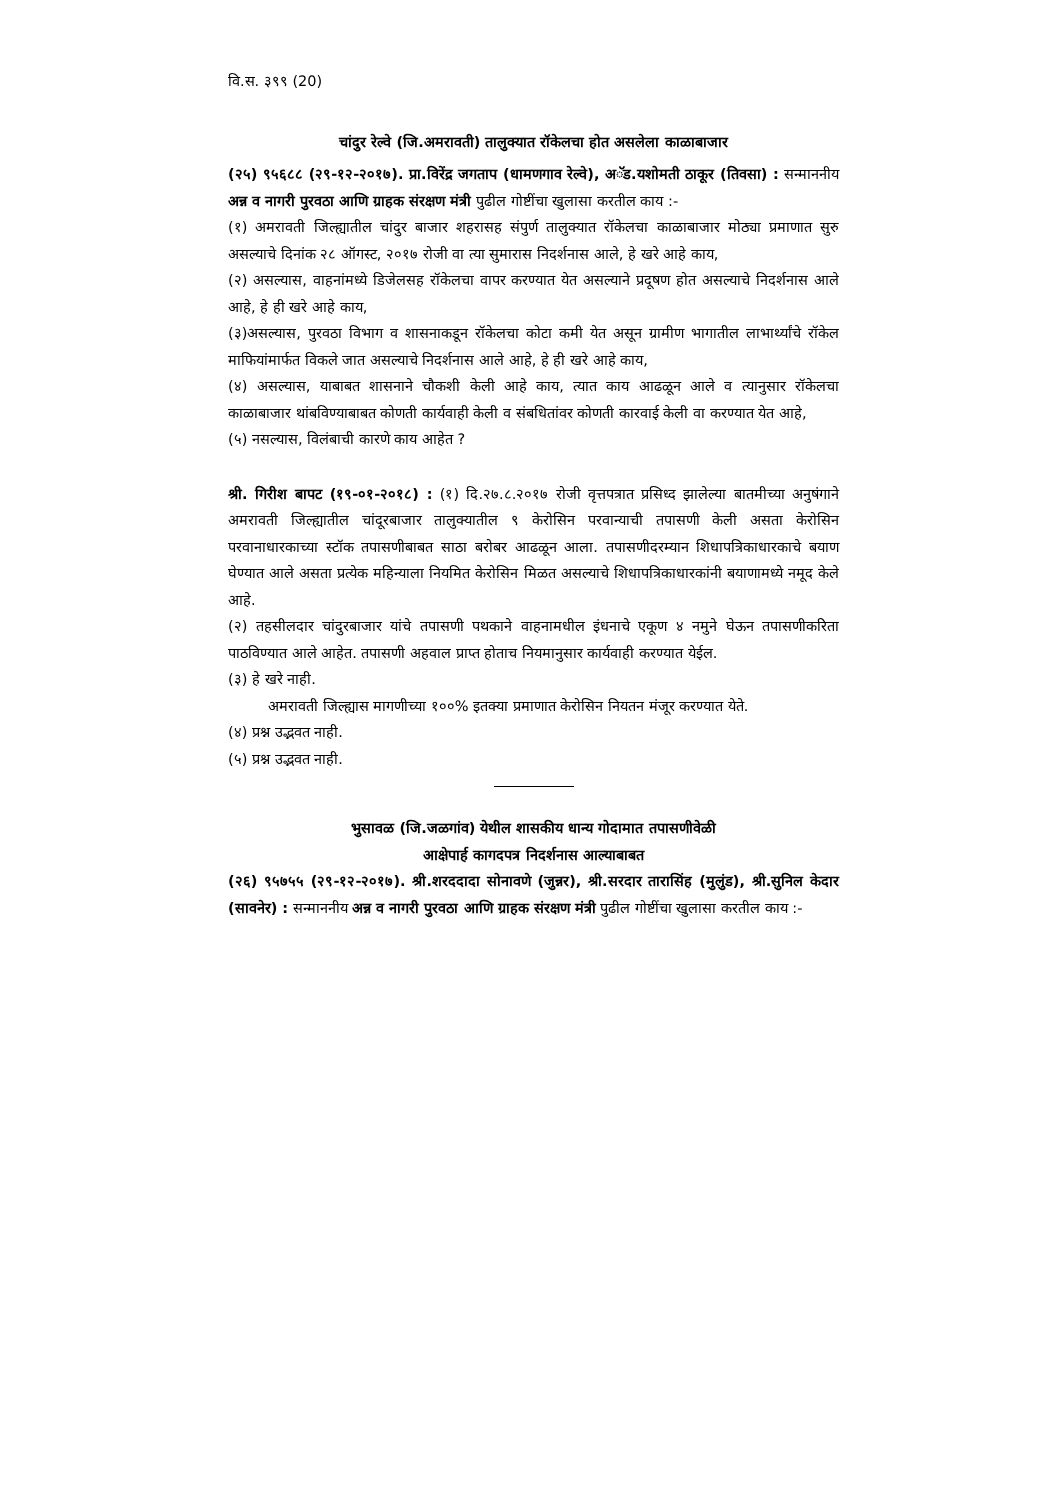वि.स. ३९९ (20)
चांदुर रेल्वे (जि.अमरावती) तालुक्यात रॉकेलचा होत असलेला काळाबाजार
(२५) ९५६८८ (२९-१२-२०१७). प्रा.विरेंद्र जगताप (धामणगाव रेल्वे), अॅड.यशोमती ठाकूर (तिवसा) : सन्माननीय अन्न व नागरी पुरवठा आणि ग्राहक संरक्षण मंत्री पुढील गोष्टींचा खुलासा करतील काय :-
(१) अमरावती जिल्ह्यातील चांदुर बाजार शहरासह संपुर्ण तालुक्यात रॉकेलचा काळाबाजार मोठ्या प्रमाणात सुरु असल्याचे दिनांक २८ ऑगस्ट, २०१७ रोजी वा त्या सुमारास निदर्शनास आले, हे खरे आहे काय,
(२) असल्यास, वाहनांमध्ये डिजेलसह रॉकेलचा वापर करण्यात येत असल्याने प्रदूषण होत असल्याचे निदर्शनास आले आहे, हे ही खरे आहे काय,
(३)असल्यास, पुरवठा विभाग व शासनाकडून रॉकेलचा कोटा कमी येत असून ग्रामीण भागातील लाभार्थ्यांचे रॉकेल माफियांमार्फत विकले जात असल्याचे निदर्शनास आले आहे, हे ही खरे आहे काय,
(४) असल्यास, याबाबत शासनाने चौकशी केली आहे काय, त्यात काय आढळून आले व त्यानुसार रॉकेलचा काळाबाजार थांबविण्याबाबत कोणती कार्यवाही केली व संबधितांवर कोणती कारवाई केली वा करण्यात येत आहे,
(५) नसल्यास, विलंबाची कारणे काय आहेत ?
श्री. गिरीश बापट (१९-०१-२०१८) : (१) दि.२७.८.२०१७ रोजी वृत्तपत्रात प्रसिध्द झालेल्या बातमीच्या अनुषंगाने अमरावती जिल्ह्यातील चांदूरबाजार तालुक्यातील ९ केरोसिन परवान्याची तपासणी केली असता केरोसिन परवानाधारकाच्या स्टॉक तपासणीबाबत साठा बरोबर आढळून आला. तपासणीदरम्यान शिधापत्रिकाधारकाचे बयाण घेण्यात आले असता प्रत्येक महिन्याला नियमित केरोसिन मिळत असल्याचे शिधापत्रिकाधारकांनी बयाणामध्ये नमूद केले आहे.
(२) तहसीलदार चांदुरबाजार यांचे तपासणी पथकाने वाहनामधील इंधनाचे एकूण ४ नमुने घेऊन तपासणीकरिता पाठविण्यात आले आहेत. तपासणी अहवाल प्राप्त होताच नियमानुसार कार्यवाही करण्यात येईल.
(३) हे खरे नाही.
अमरावती जिल्ह्यास मागणीच्या १००% इतक्या प्रमाणात केरोसिन नियतन मंजूर करण्यात येते.
(४) प्रश्न उद्भवत नाही.
(५) प्रश्न उद्भवत नाही.
भुसावळ (जि.जळगांव) येथील शासकीय धान्य गोदामात तपासणीवेळी
आक्षेपार्ह कागदपत्र निदर्शनास आल्याबाबत
(२६) ९५७५५ (२९-१२-२०१७). श्री.शरददादा सोनावणे (जुन्नर), श्री.सरदार तारासिंह (मुलुंड), श्री.सुनिल केदार (सावनेर) : सन्माननीय अन्न व नागरी पुरवठा आणि ग्राहक संरक्षण मंत्री पुढील गोष्टींचा खुलासा करतील काय :-